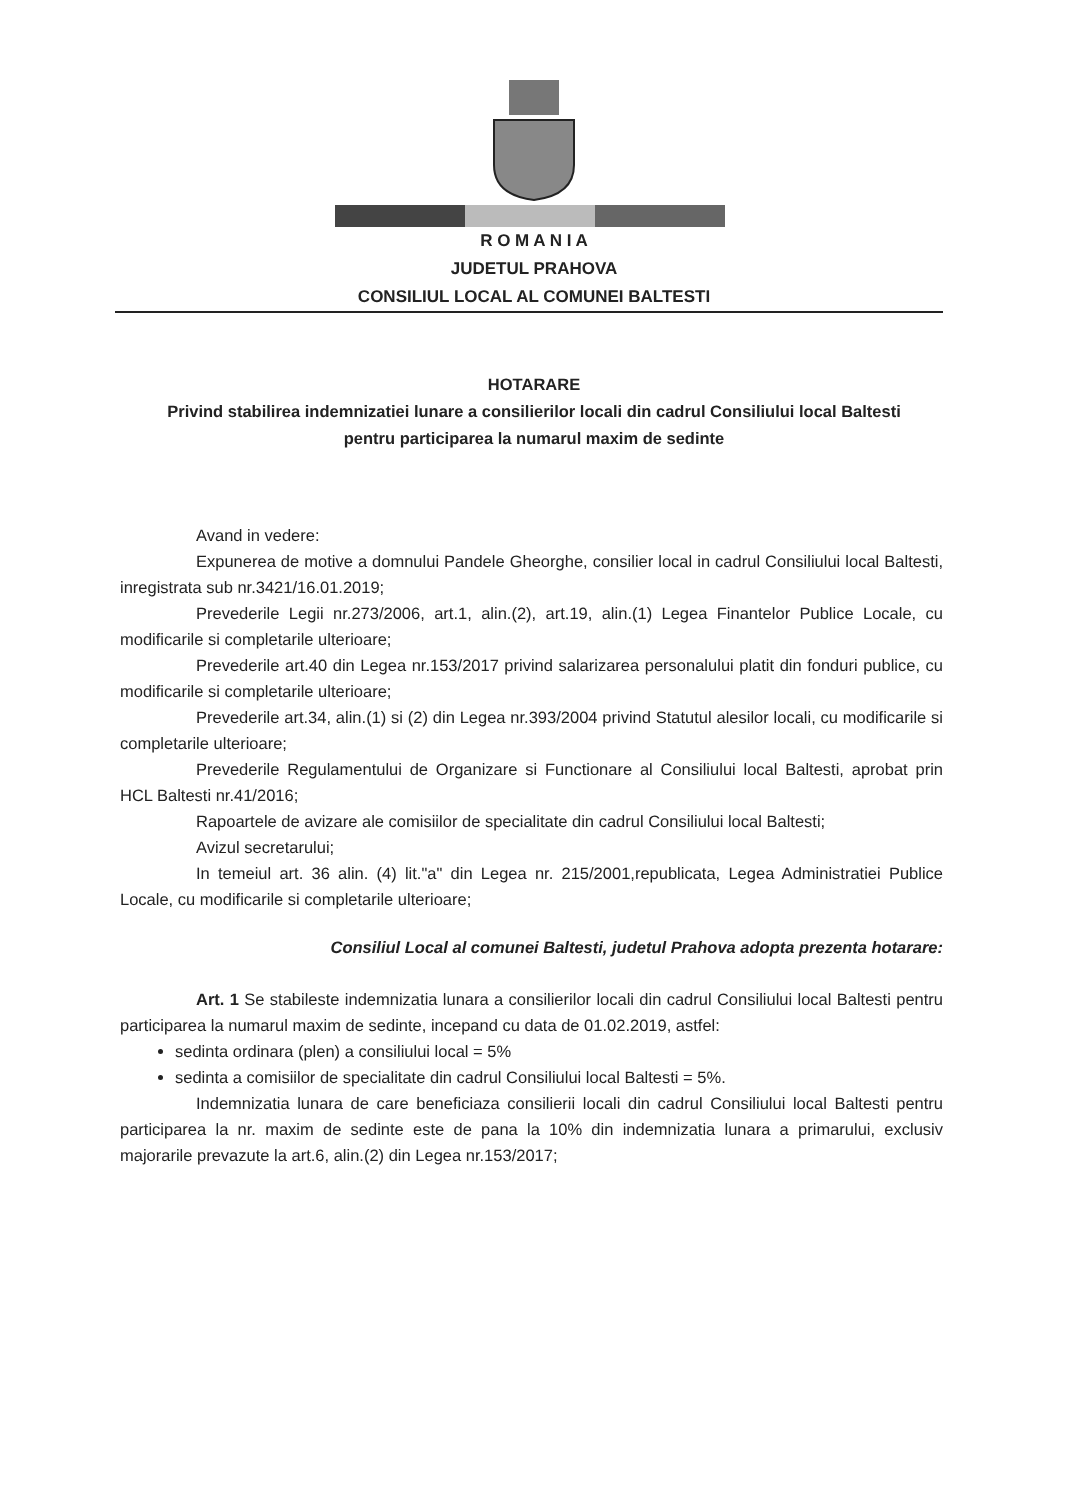R O M A N I A
JUDETUL PRAHOVA
CONSILIUL LOCAL AL COMUNEI BALTESTI
HOTARARE
Privind stabilirea indemnizatiei lunare a consilierilor locali din cadrul Consiliului local Baltesti
pentru participarea la numarul maxim de sedinte
Avand in vedere:
Expunerea de motive a domnului Pandele Gheorghe, consilier local in cadrul Consiliului local Baltesti, inregistrata sub nr.3421/16.01.2019;
Prevederile Legii nr.273/2006, art.1, alin.(2), art.19, alin.(1) Legea Finantelor Publice Locale, cu modificarile si completarile ulterioare;
Prevederile art.40 din Legea nr.153/2017 privind salarizarea personalului platit din fonduri publice, cu modificarile si completarile ulterioare;
Prevederile art.34, alin.(1) si (2) din Legea nr.393/2004 privind Statutul alesilor locali, cu modificarile si completarile ulterioare;
Prevederile Regulamentului de Organizare si Functionare al Consiliului local Baltesti, aprobat prin HCL Baltesti nr.41/2016;
Rapoartele de avizare ale comisiilor de specialitate din cadrul Consiliului local Baltesti;
Avizul secretarului;
In temeiul art. 36 alin. (4) lit."a" din Legea nr. 215/2001,republicata, Legea Administratiei Publice Locale, cu modificarile si completarile ulterioare;
Consiliul Local al comunei Baltesti, judetul Prahova adopta prezenta hotarare:
Art. 1 Se stabileste indemnizatia lunara a consilierilor locali din cadrul Consiliului local Baltesti pentru participarea la numarul maxim de sedinte, incepand cu data de 01.02.2019, astfel:
sedinta ordinara (plen) a consiliului local = 5%
sedinta a comisiilor de specialitate din cadrul Consiliului local Baltesti = 5%.
Indemnizatia lunara de care beneficiaza consilierii locali din cadrul Consiliului local Baltesti pentru participarea la nr. maxim de sedinte este de pana la 10% din indemnizatia lunara a primarului, exclusiv majorarile prevazute la art.6, alin.(2) din Legea nr.153/2017;